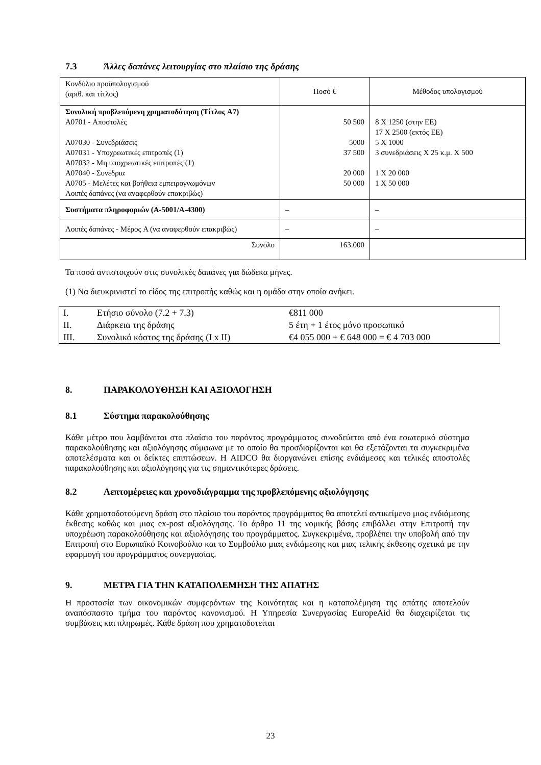7.3 Άλλες δαπάνες λειτουργίας στο πλαίσιο της δράσης
| Κονδύλιο προϋπολογισμού (αριθ. και τίτλος) | Ποσό € | Μέθοδος υπολογισμού |
| Συνολική προβλεπόμενη χρηματοδότηση (Τίτλος A7) A0701 - Αποστολές A07030 - Συνεδριάσεις A07031 - Υποχρεωτικές επιτροπές (1) A07032 - Μη υποχρεωτικές επιτροπές (1) A07040 - Συνέδρια A0705 - Μελέτες και βοήθεια εμπειρογνωμόνων Λοιπές δαπάνες (να αναφερθούν επακριβώς) | 50 500 5000 37 500 20 000 50 000 | 8 X 1250 (στην ΕΕ) 17 X 2500 (εκτός ΕΕ) 5 X 1000 3 συνεδριάσεις X 25 κ.μ. X 500 1 X 20 000 1 X 50 000 |
| Συστήματα πληροφοριών (A-5001/A-4300) | – | – |
| Λοιπές δαπάνες - Μέρος A (να αναφερθούν επακριβώς) | – | – |
| Σύνολο | 163.000 | |
Τα ποσά αντιστοιχούν στις συνολικές δαπάνες για δώδεκα μήνες.
(1) Να διευκρινιστεί το είδος της επιτροπής καθώς και η ομάδα στην οποία ανήκει.
| I. | Ετήσιο σύνολο (7.2 + 7.3) | €811 000 |
| II. | Διάρκεια της δράσης | 5 έτη + 1 έτος μόνο προσωπικό |
| III. | Συνολικό κόστος της δράσης (I x II) | €4 055 000 + € 648 000 = € 4 703 000 |
8. ΠΑΡΑΚΟΛΟΥΘΗΣΗ ΚΑΙ ΑΞΙΟΛΟΓΗΣΗ
8.1 Σύστημα παρακολούθησης
Κάθε μέτρο που λαμβάνεται στο πλαίσιο του παρόντος προγράμματος συνοδεύεται από ένα εσωτερικό σύστημα παρακολούθησης και αξιολόγησης σύμφωνα με το οποίο θα προσδιορίζονται και θα εξετάζονται τα συγκεκριμένα αποτελέσματα και οι δείκτες επιπτώσεων. Η AIDCO θα διοργανώνει επίσης ενδιάμεσες και τελικές αποστολές παρακολούθησης και αξιολόγησης για τις σημαντικότερες δράσεις.
8.2 Λεπτομέρειες και χρονοδιάγραμμα της προβλεπόμενης αξιολόγησης
Κάθε χρηματοδοτούμενη δράση στο πλαίσιο του παρόντος προγράμματος θα αποτελεί αντικείμενο μιας ενδιάμεσης έκθεσης καθώς και μιας ex-post αξιολόγησης. Το άρθρο 11 της νομικής βάσης επιβάλλει στην Επιτροπή την υποχρέωση παρακολούθησης και αξιολόγησης του προγράμματος. Συγκεκριμένα, προβλέπει την υποβολή από την Επιτροπή στο Ευρωπαϊκό Κοινοβούλιο και το Συμβούλιο μιας ενδιάμεσης και μιας τελικής έκθεσης σχετικά με την εφαρμογή του προγράμματος συνεργασίας.
9. ΜΕΤΡΑ ΓΙΑ ΤΗΝ ΚΑΤΑΠΟΛΕΜΗΣΗ ΤΗΣ ΑΠΑΤΗΣ
Η προστασία των οικονομικών συμφερόντων της Κοινότητας και η καταπολέμηση της απάτης αποτελούν αναπόσπαστο τμήμα του παρόντος κανονισμού. Η Υπηρεσία Συνεργασίας EuropeAid θα διαχειρίζεται τις συμβάσεις και πληρωμές. Κάθε δράση που χρηματοδοτείται
23